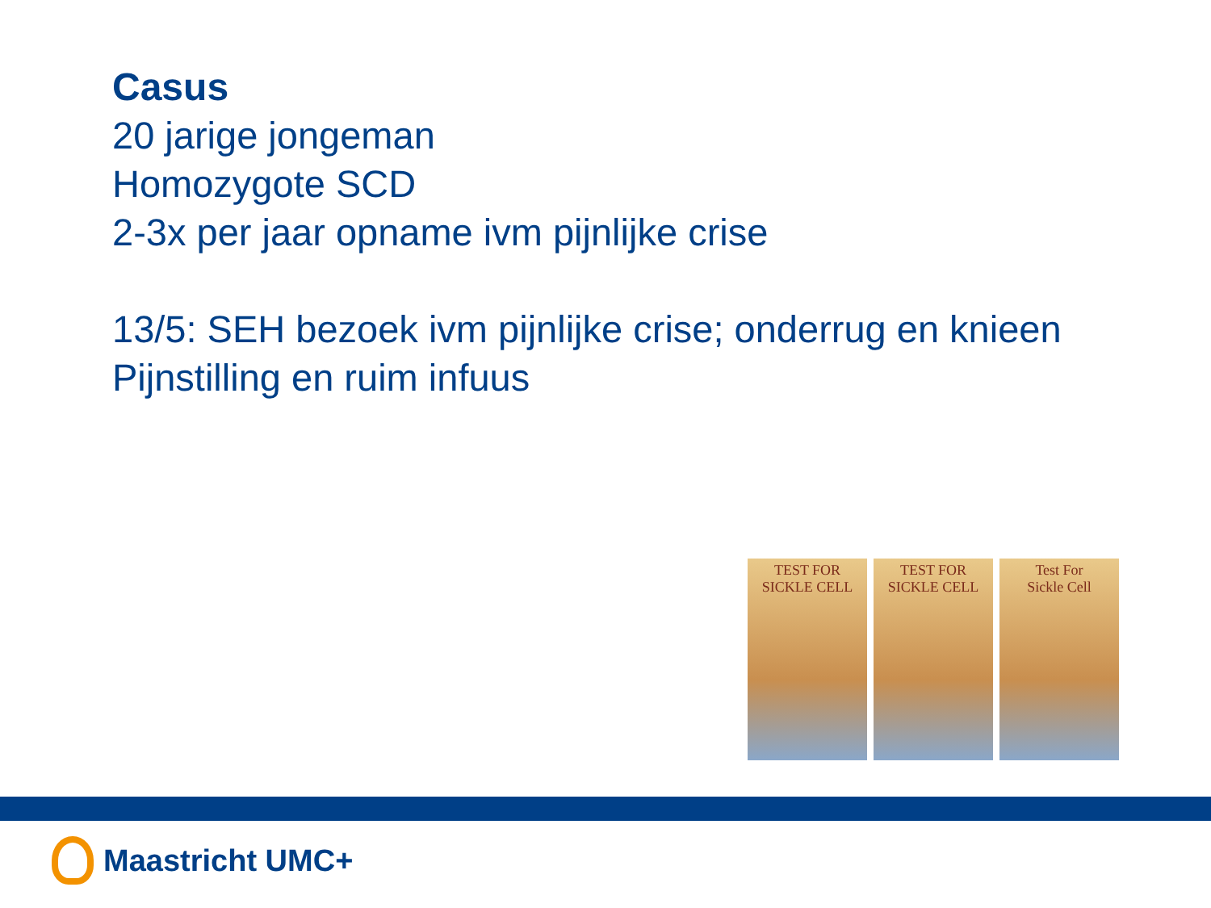Casus
20 jarige jongeman
Homozygote SCD
2-3x per jaar opname ivm pijnlijke crise
13/5: SEH bezoek ivm pijnlijke crise; onderrug en knieen
Pijnstilling en ruim infuus
TEST FOR
SICKLE CELL
TEST FOR
SICKLE CELL
Test For
Sickle Cell
Maastricht UMC+